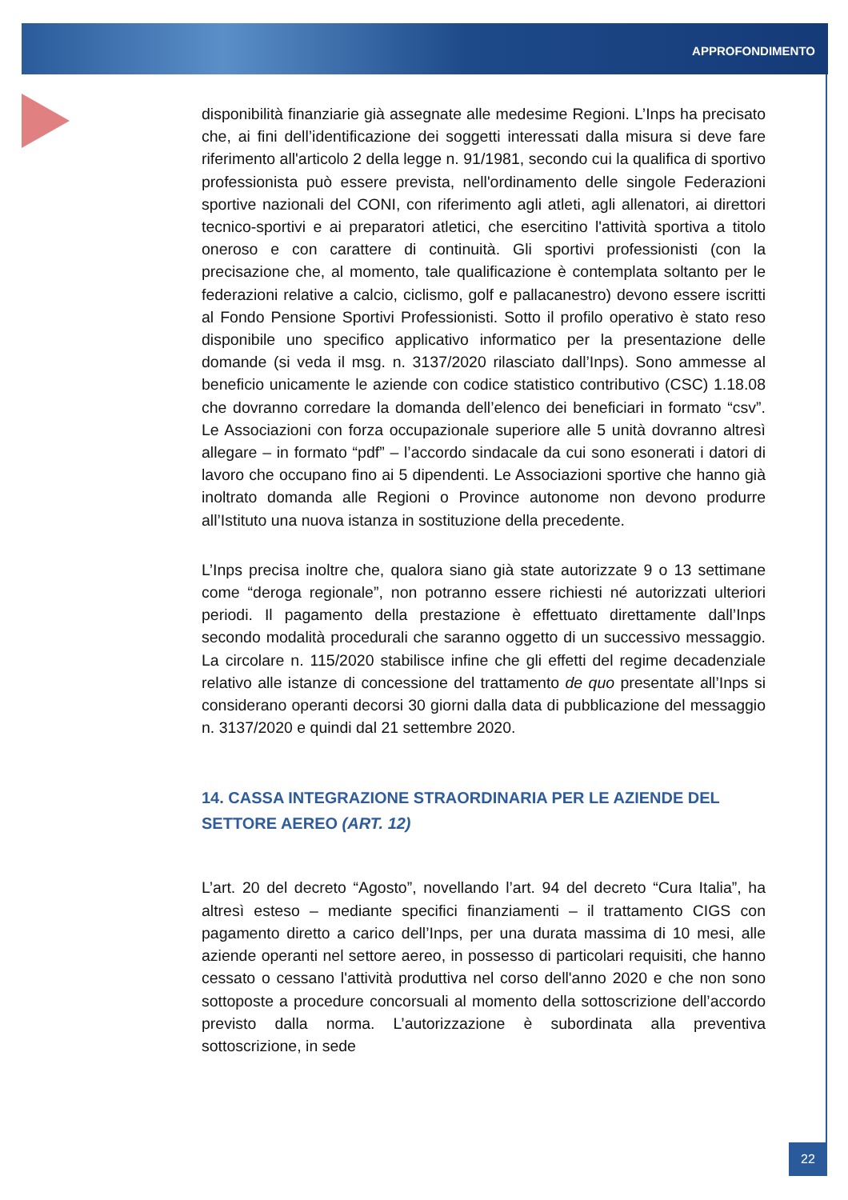APPROFONDIMENTO
disponibilità finanziarie già assegnate alle medesime Regioni. L’Inps ha precisato che, ai fini dell’identificazione dei soggetti interessati dalla misura si deve fare riferimento all'articolo 2 della legge n. 91/1981, secondo cui la qualifica di sportivo professionista può essere prevista, nell'ordinamento delle singole Federazioni sportive nazionali del CONI, con riferimento agli atleti, agli allenatori, ai direttori tecnico-sportivi e ai preparatori atletici, che esercitino l'attività sportiva a titolo oneroso e con carattere di continuità. Gli sportivi professionisti (con la precisazione che, al momento, tale qualificazione è contemplata soltanto per le federazioni relative a calcio, ciclismo, golf e pallacanestro) devono essere iscritti al Fondo Pensione Sportivi Professionisti. Sotto il profilo operativo è stato reso disponibile uno specifico applicativo informatico per la presentazione delle domande (si veda il msg. n. 3137/2020 rilasciato dall’Inps). Sono ammesse al beneficio unicamente le aziende con codice statistico contributivo (CSC) 1.18.08 che dovranno corredare la domanda dell’elenco dei beneficiari in formato “csv”. Le Associazioni con forza occupazionale superiore alle 5 unità dovranno altresì allegare – in formato “pdf” – l’accordo sindacale da cui sono esonerati i datori di lavoro che occupano fino ai 5 dipendenti. Le Associazioni sportive che hanno già inoltrato domanda alle Regioni o Province autonome non devono produrre all’Istituto una nuova istanza in sostituzione della precedente.
L’Inps precisa inoltre che, qualora siano già state autorizzate 9 o 13 settimane come “deroga regionale”, non potranno essere richiesti né autorizzati ulteriori periodi. Il pagamento della prestazione è effettuato direttamente dall’Inps secondo modalità procedurali che saranno oggetto di un successivo messaggio. La circolare n. 115/2020 stabilisce infine che gli effetti del regime decadenziale relativo alle istanze di concessione del trattamento de quo presentate all’Inps si considerano operanti decorsi 30 giorni dalla data di pubblicazione del messaggio n. 3137/2020 e quindi dal 21 settembre 2020.
14. CASSA INTEGRAZIONE STRAORDINARIA PER LE AZIENDE DEL SETTORE AEREO (ART. 12)
L’art. 20 del decreto “Agosto”, novellando l’art. 94 del decreto “Cura Italia”, ha altresì esteso – mediante specifici finanziamenti – il trattamento CIGS con pagamento diretto a carico dell’Inps, per una durata massima di 10 mesi, alle aziende operanti nel settore aereo, in possesso di particolari requisiti, che hanno cessato o cessano l'attività produttiva nel corso dell'anno 2020 e che non sono sottoposte a procedure concorsuali al momento della sottoscrizione dell’accordo previsto dalla norma. L’autorizzazione è subordinata alla preventiva sottoscrizione, in sede
22